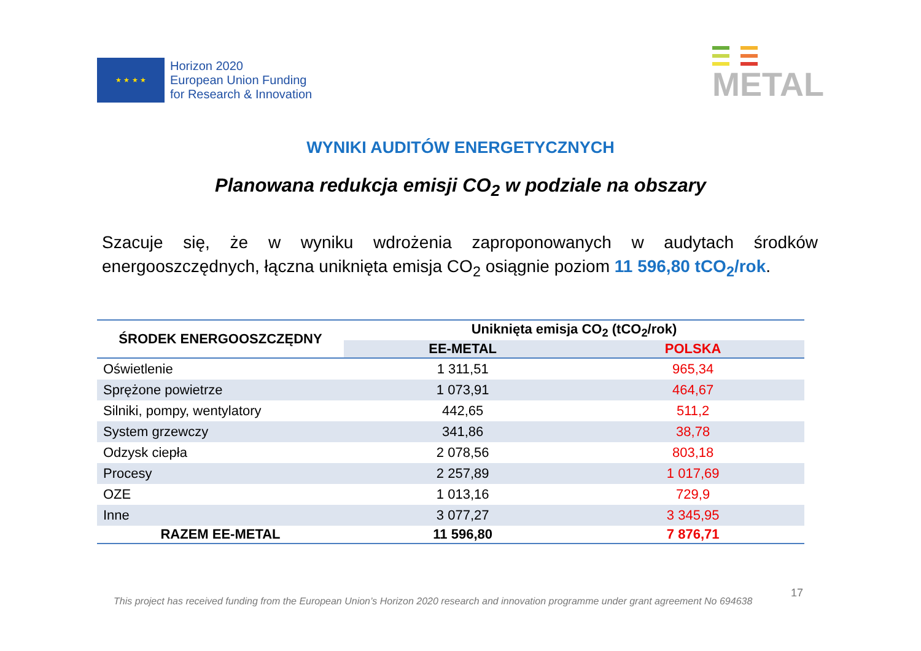★ ★ ★ ★
Horizon 2020
European Union Funding
for Research & Innovation
METAL
WYNIKI AUDITÓW ENERGETYCZNYCH
Planowana redukcja emisji CO<sub>2</sub> w podziale na obszary
Szacuje się, że w wyniku wdrożenia zaproponowanych w audytach środków energooszczędnych, łączna uniknięta emisja CO<sub>2</sub> osiągnie poziom 11 596,80 tCO<sub>2</sub>/rok.
| ŚRODEK ENERGOOSZCZĘDNY | Uniknięta emisja CO<sub>2</sub> (tCO<sub>2</sub>/rok) | |
| --- | --- | --- |
| | EE-METAL | POLSKA |
| Oświetlenie | 1 311,51 | 965,34 |
| Sprężone powietrze | 1 073,91 | 464,67 |
| Silniki, pompy, wentylatory | 442,65 | 511,2 |
| System grzewczy | 341,86 | 38,78 |
| Odzysk ciepła | 2 078,56 | 803,18 |
| Procesy | 2 257,89 | 1 017,69 |
| OZE | 1 013,16 | 729,9 |
| Inne | 3 077,27 | 3 345,95 |
| RAZEM EE-METAL | 11 596,80 | 7 876,71 |
17
This project has received funding from the European Union’s Horizon 2020 research and innovation programme under grant agreement No 694638